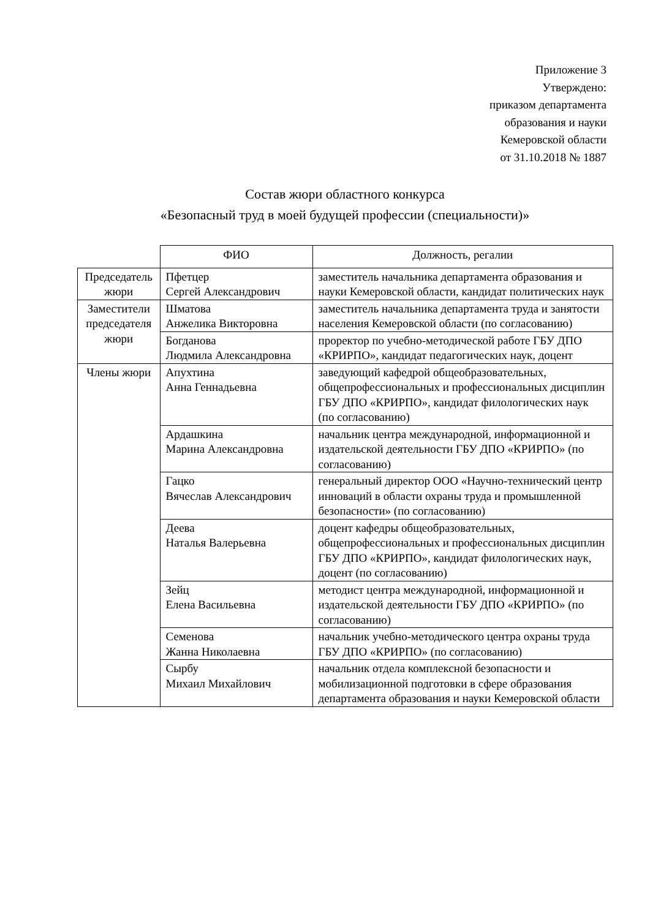Приложение 3
Утверждено:
приказом департамента
образования и науки
Кемеровской области
от 31.10.2018 № 1887
Состав жюри областного конкурса
«Безопасный труд в моей будущей профессии (специальности)»
| | ФИО | Должность, регалии |
| --- | --- | --- |
| Председатель жюри | Пфетцер Сергей Александрович | заместитель начальника департамента образования и науки Кемеровской области, кандидат политических наук |
| Заместители председателя жюри | Шматова Анжелика Викторовна | заместитель начальника департамента труда и занятости населения Кемеровской области (по согласованию) |
| | Богданова Людмила Александровна | проректор по учебно-методической работе ГБУ ДПО «КРИРПО», кандидат педагогических наук, доцент |
| Члены жюри | Апухтина Анна Геннадьевна | заведующий кафедрой общеобразовательных, общепрофессиональных и профессиональных дисциплин ГБУ ДПО «КРИРПО», кандидат филологических наук (по согласованию) |
| | Ардашкина Марина Александровна | начальник центра международной, информационной и издательской деятельности ГБУ ДПО «КРИРПО» (по согласованию) |
| | Гацко Вячеслав Александрович | генеральный директор ООО «Научно-технический центр инноваций в области охраны труда и промышленной безопасности» (по согласованию) |
| | Деева Наталья Валерьевна | доцент кафедры общеобразовательных, общепрофессиональных и профессиональных дисциплин ГБУ ДПО «КРИРПО», кандидат филологических наук, доцент (по согласованию) |
| | Зейц Елена Васильевна | методист центра международной, информационной и издательской деятельности ГБУ ДПО «КРИРПО» (по согласованию) |
| | Семенова Жанна Николаевна | начальник учебно-методического центра охраны труда ГБУ ДПО «КРИРПО» (по согласованию) |
| | Сырбу Михаил Михайлович | начальник отдела комплексной безопасности и мобилизационной подготовки в сфере образования департамента образования и науки Кемеровской области |